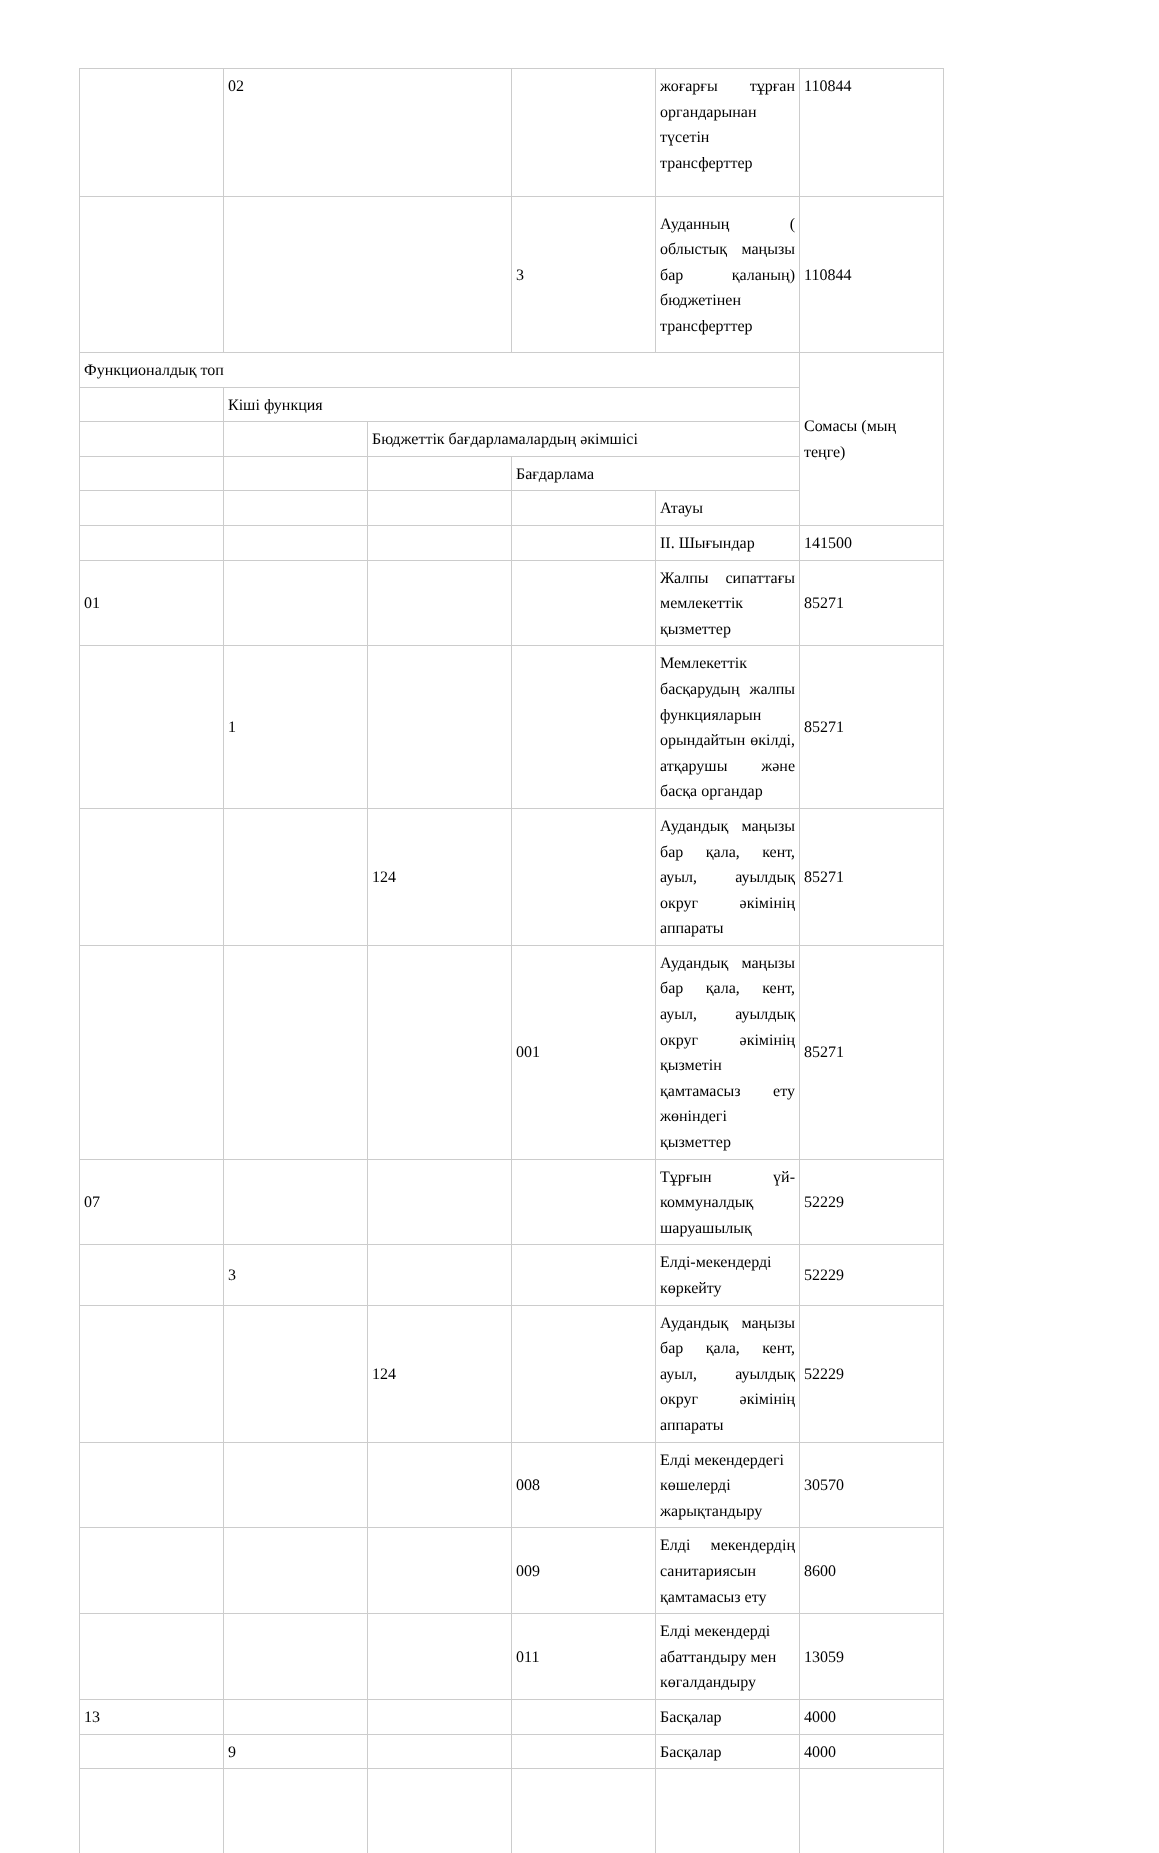| | 02 | | | жоғарғы тұрған органдарынан түсетін трансферттер | 110844 |
| | | | 3 | Ауданның ( облыстық маңызы бар қаланың) бюджетінен трансферттер | 110844 |
| Функционалдық топ | | | | | Сомасы (мың теңге) |
| | Кіші функция | | | | |
| | | Бюджеттік бағдарламалардың әкімшісі | | | |
| | | | Бағдарлама | | |
| | | | | Атауы | |
| | | | | II. Шығындар | 141500 |
| 01 | | | | Жалпы сипаттағы мемлекеттік қызметтер | 85271 |
| | 1 | | | Мемлекеттік басқарудың жалпы функцияларын орындайтын өкілді, атқарушы және басқа органдар | 85271 |
| | | 124 | | Аудандық маңызы бар қала, кент, ауыл, ауылдық округ әкімінің аппараты | 85271 |
| | | | 001 | Аудандық маңызы бар қала, кент, ауыл, ауылдық округ әкімінің қызметін қамтамасыз ету жөніндегі қызметтер | 85271 |
| 07 | | | | Тұрғын үй-коммуналдық шаруашылық | 52229 |
| | 3 | | | Елді-мекендерді көркейту | 52229 |
| | | 124 | | Аудандық маңызы бар қала, кент, ауыл, ауылдық округ әкімінің аппараты | 52229 |
| | | | 008 | Елді мекендердегі көшелерді жарықтандыру | 30570 |
| | | | 009 | Елді мекендердің санитариясын қамтамасыз ету | 8600 |
| | | | 011 | Елді мекендерді абаттандыру мен көгалдандыру | 13059 |
| 13 | | | | Басқалар | 4000 |
| | 9 | | | Басқалар | 4000 |